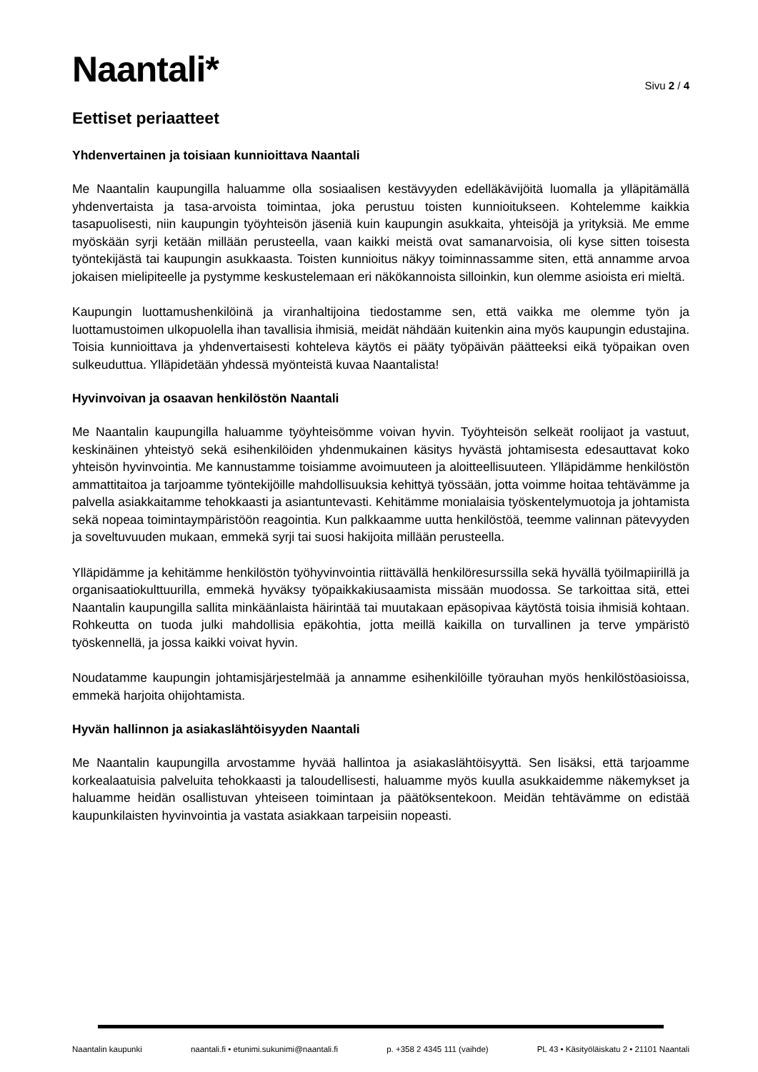Naantali*
Sivu 2 / 4
Eettiset periaatteet
Yhdenvertainen ja toisiaan kunnioittava Naantali
Me Naantalin kaupungilla haluamme olla sosiaalisen kestävyyden edelläkävijöitä luomalla ja ylläpitämällä yhdenvertaista ja tasa-arvoista toimintaa, joka perustuu toisten kunnioitukseen. Kohtelemme kaikkia tasapuolisesti, niin kaupungin työyhteisön jäseniä kuin kaupungin asukkaita, yhteisöjä ja yrityksiä. Me emme myöskään syrji ketään millään perusteella, vaan kaikki meistä ovat samanarvoisia, oli kyse sitten toisesta työntekijästä tai kaupungin asukkaasta. Toisten kunnioitus näkyy toiminnassamme siten, että annamme arvoa jokaisen mielipiteelle ja pystymme keskustelemaan eri näkökannoista silloinkin, kun olemme asioista eri mieltä.
Kaupungin luottamushenkilöinä ja viranhaltijoina tiedostamme sen, että vaikka me olemme työn ja luottamustoimen ulkopuolella ihan tavallisia ihmisiä, meidät nähdään kuitenkin aina myös kaupungin edustajina. Toisia kunnioittava ja yhdenvertaisesti kohteleva käytös ei pääty työpäivän päätteeksi eikä työpaikan oven sulkeuduttua. Ylläpidetään yhdessä myönteistä kuvaa Naantalista!
Hyvinvoivan ja osaavan henkilöstön Naantali
Me Naantalin kaupungilla haluamme työyhteisömme voivan hyvin. Työyhteisön selkeät roolijaot ja vastuut, keskinäinen yhteistyö sekä esihenkilöiden yhdenmukainen käsitys hyvästä johtamisesta edesauttavat koko yhteisön hyvinvointia. Me kannustamme toisiamme avoimuuteen ja aloitteellisuuteen. Ylläpidämme henkilöstön ammattitaitoa ja tarjoamme työntekijöille mahdollisuuksia kehittyä työssään, jotta voimme hoitaa tehtävämme ja palvella asiakkaitamme tehokkaasti ja asiantuntevasti. Kehitämme monialaisia työskentelymuotoja ja johtamista sekä nopeaa toimintaympäristöön reagointia. Kun palkkaamme uutta henkilöstöä, teemme valinnan pätevyyden ja soveltuvuuden mukaan, emmekä syrji tai suosi hakijoita millään perusteella.
Ylläpidämme ja kehitämme henkilöstön työhyvinvointia riittävällä henkilöresurssilla sekä hyvällä työilmapiirillä ja organisaatiokulttuurilla, emmekä hyväksy työpaikkakiusaamista missään muodossa. Se tarkoittaa sitä, ettei Naantalin kaupungilla sallita minkäänlaista häirintää tai muutakaan epäsopivaa käytöstä toisia ihmisiä kohtaan. Rohkeutta on tuoda julki mahdollisia epäkohtia, jotta meillä kaikilla on turvallinen ja terve ympäristö työskennellä, ja jossa kaikki voivat hyvin.
Noudatamme kaupungin johtamisjärjestelmää ja annamme esihenkilöille työrauhan myös henkilöstöasioissa, emmekä harjoita ohijohtamista.
Hyvän hallinnon ja asiakaslähtöisyyden Naantali
Me Naantalin kaupungilla arvostamme hyvää hallintoa ja asiakaslähtöisyyttä. Sen lisäksi, että tarjoamme korkealaatuisia palveluita tehokkaasti ja taloudellisesti, haluamme myös kuulla asukkaidemme näkemykset ja haluamme heidän osallistuvan yhteiseen toimintaan ja päätöksentekoon. Meidän tehtävämme on edistää kaupunkilaisten hyvinvointia ja vastata asiakkaan tarpeisiin nopeasti.
Naantalin kaupunki naantali.fi • etunimi.sukunimi@naantali.fi p. +358 2 4345 111 (vaihde) PL 43 • Käsityöläiskatu 2 • 21101 Naantali